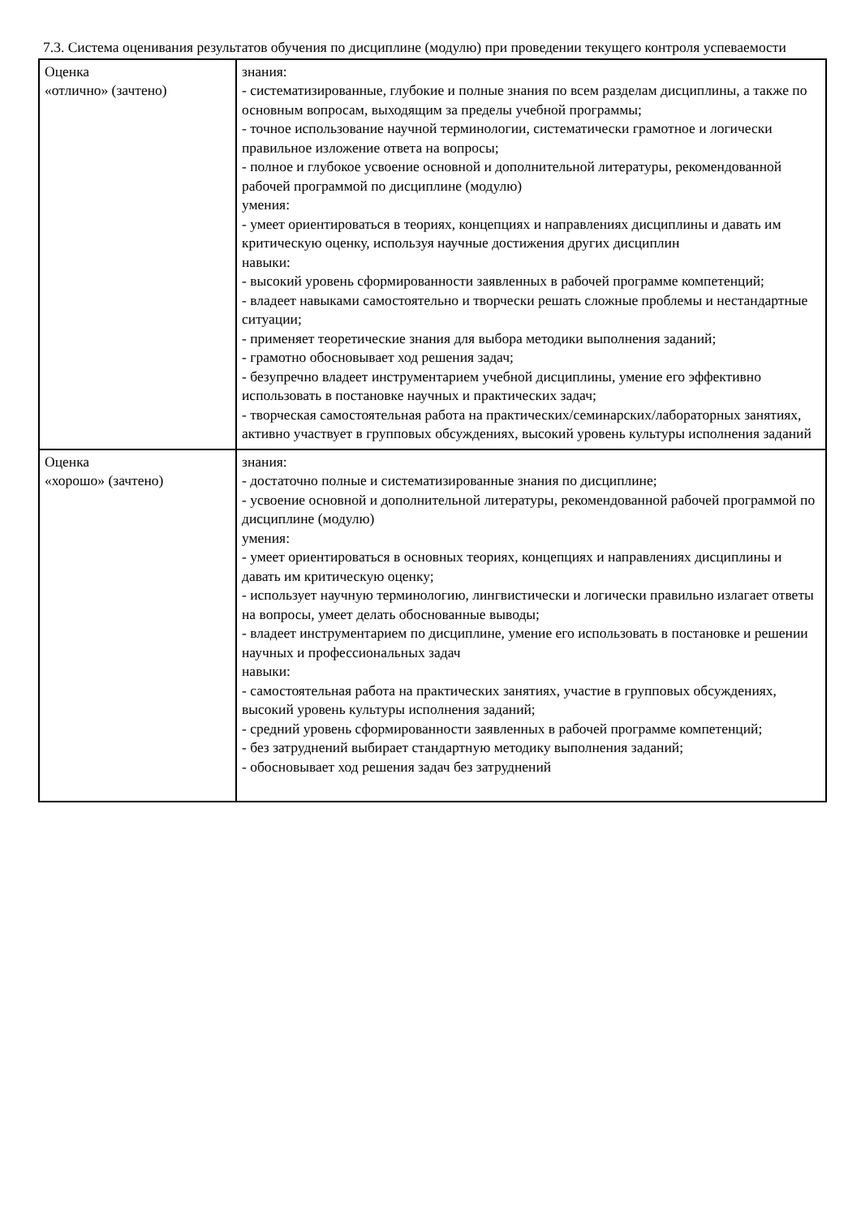7.3. Система оценивания результатов обучения по дисциплине (модулю) при проведении текущего контроля успеваемости
| Оценка «отлично» (зачтено) | знания: - систематизированные, глубокие и полные знания по всем разделам дисциплины, а также по основным вопросам, выходящим за пределы учебной программы; - точное использование научной терминологии, систематически грамотное и логически правильное изложение ответа на вопросы; - полное и глубокое усвоение основной и дополнительной литературы, рекомендованной рабочей программой по дисциплине (модулю) умения: - умеет ориентироваться в теориях, концепциях и направлениях дисциплины и давать им критическую оценку, используя научные достижения других дисциплин навыки: - высокий уровень сформированности заявленных в рабочей программе компетенций; - владеет навыками самостоятельно и творчески решать сложные проблемы и нестандартные ситуации; - применяет теоретические знания для выбора методики выполнения заданий; - грамотно обосновывает ход решения задач; - безупречно владеет инструментарием учебной дисциплины, умение его эффективно использовать в постановке научных и практических задач; - творческая самостоятельная работа на практических/семинарских/лабораторных занятиях, активно участвует в групповых обсуждениях, высокий уровень культуры исполнения заданий |
| Оценка «хорошо» (зачтено) | знания: - достаточно полные и систематизированные знания по дисциплине; - усвоение основной и дополнительной литературы, рекомендованной рабочей программой по дисциплине (модулю) умения: - умеет ориентироваться в основных теориях, концепциях и направлениях дисциплины и давать им критическую оценку; - использует научную терминологию, лингвистически и логически правильно излагает ответы на вопросы, умеет делать обоснованные выводы; - владеет инструментарием по дисциплине, умение его использовать в постановке и решении научных и профессиональных задач навыки: - самостоятельная работа на практических занятиях, участие в групповых обсуждениях, высокий уровень культуры исполнения заданий; - средний уровень сформированности заявленных в рабочей программе компетенций; - без затруднений выбирает стандартную методику выполнения заданий; - обосновывает ход решения задач без затруднений |